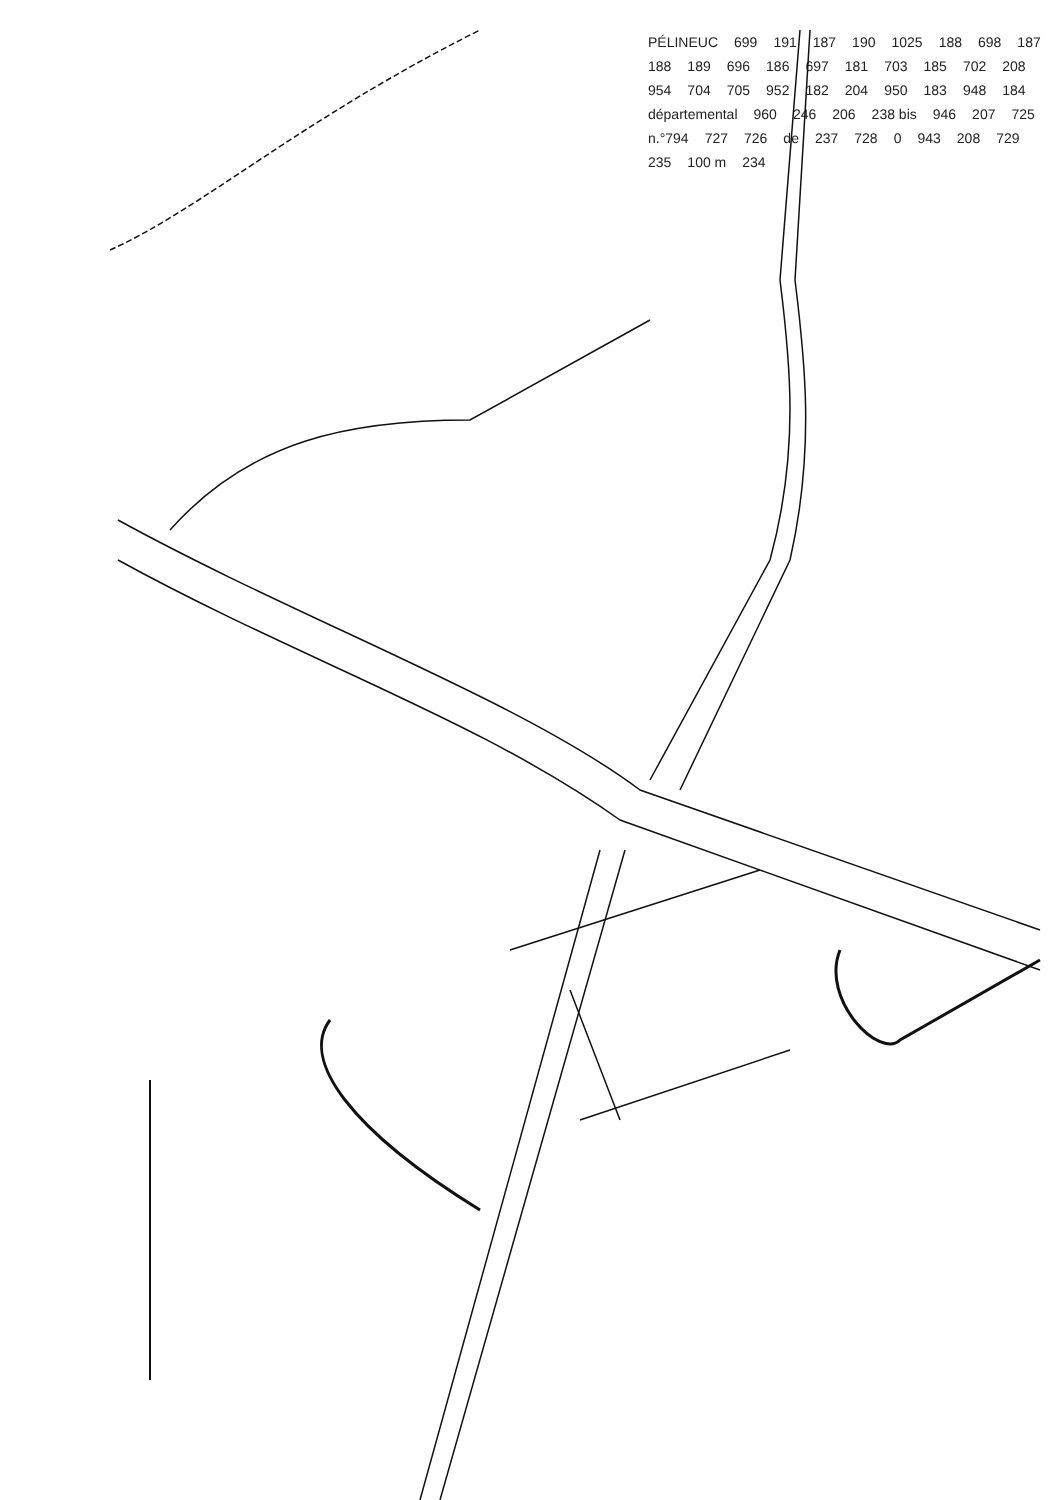PÉLINEUC 699 191 187 190 1025 188 698 187 188 189 696 186 697 181 703 185 702 208 954 704 705 952 182 204 950 183 948 184 départemental 960 246 206 238 bis 946 207 725 n.°794 727 726 de 237 728 0 943 208 729 235 100 m 234